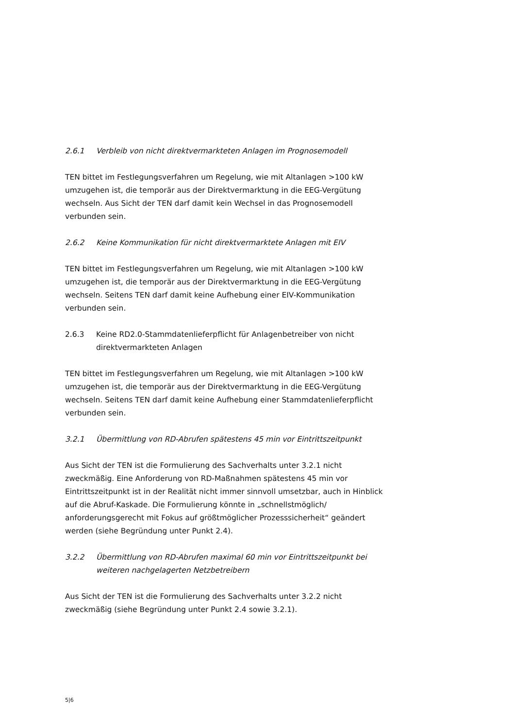2.6.1 Verbleib von nicht direktvermarkteten Anlagen im Prognosemodell
TEN bittet im Festlegungsverfahren um Regelung, wie mit Altanlagen >100 kW umzugehen ist, die temporär aus der Direktvermarktung in die EEG-Vergütung wechseln. Aus Sicht der TEN darf damit kein Wechsel in das Prognosemodell verbunden sein.
2.6.2 Keine Kommunikation für nicht direktvermarktete Anlagen mit EIV
TEN bittet im Festlegungsverfahren um Regelung, wie mit Altanlagen >100 kW umzugehen ist, die temporär aus der Direktvermarktung in die EEG-Vergütung wechseln. Seitens TEN darf damit keine Aufhebung einer EIV-Kommunikation verbunden sein.
2.6.3 Keine RD2.0-Stammdatenlieferpflicht für Anlagenbetreiber von nicht direktvermarkteten Anlagen
TEN bittet im Festlegungsverfahren um Regelung, wie mit Altanlagen >100 kW umzugehen ist, die temporär aus der Direktvermarktung in die EEG-Vergütung wechseln. Seitens TEN darf damit keine Aufhebung einer Stammdatenlieferpflicht verbunden sein.
3.2.1 Übermittlung von RD-Abrufen spätestens 45 min vor Eintrittszeitpunkt
Aus Sicht der TEN ist die Formulierung des Sachverhalts unter 3.2.1 nicht zweckmäßig. Eine Anforderung von RD-Maßnahmen spätestens 45 min vor Eintrittszeitpunkt ist in der Realität nicht immer sinnvoll umsetzbar, auch in Hinblick auf die Abruf-Kaskade. Die Formulierung könnte in „schnellstmöglich/ anforderungsgerecht mit Fokus auf größtmöglicher Prozesssicherheit“ geändert werden (siehe Begründung unter Punkt 2.4).
3.2.2 Übermittlung von RD-Abrufen maximal 60 min vor Eintrittszeitpunkt bei weiteren nachgelagerten Netzbetreibern
Aus Sicht der TEN ist die Formulierung des Sachverhalts unter 3.2.2 nicht zweckmäßig (siehe Begründung unter Punkt 2.4 sowie 3.2.1).
5|6